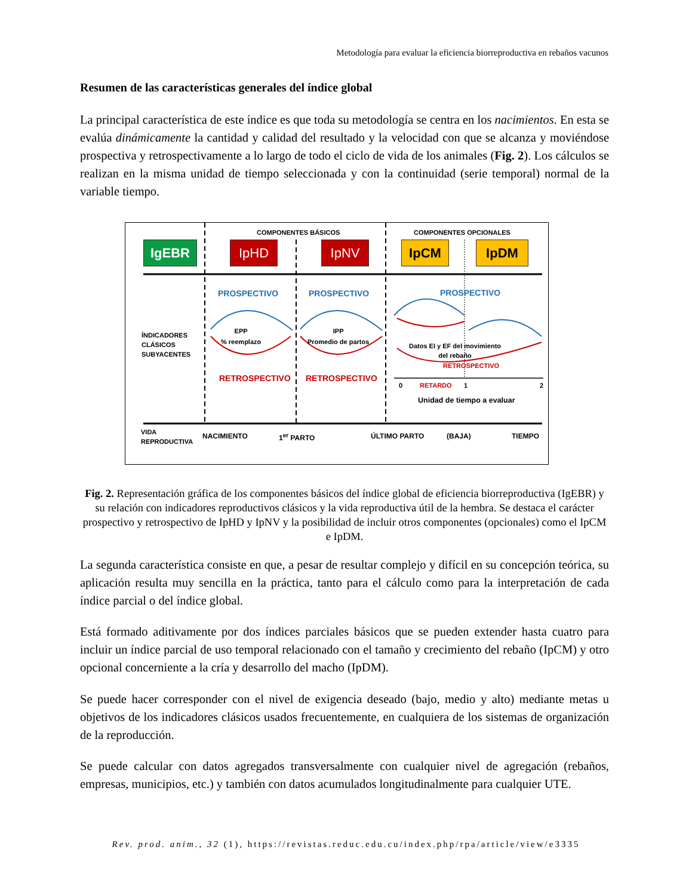Metodología para evaluar la eficiencia biorreproductiva en rebaños vacunos
Resumen de las características generales del índice global
La principal característica de este índice es que toda su metodología se centra en los nacimientos. En esta se evalúa dinámicamente la cantidad y calidad del resultado y la velocidad con que se alcanza y moviéndose prospectiva y retrospectivamente a lo largo de todo el ciclo de vida de los animales (Fig. 2). Los cálculos se realizan en la misma unidad de tiempo seleccionada y con la continuidad (serie temporal) normal de la variable tiempo.
COMPONENTES BÁSICOS COMPONENTES OPCIONALES
IgEBR IpHD IpNV IpCM IpDM
PROSPECTIVO PROSPECTIVO PROSPECTIVO
ÍNDICADORES
CLÁSICOS
SUBYACENTES
EPP
% reemplazo
IPP
Promedio de partos
Datos EI y EF del movimiento
del rebaño
RETROSPECTIVO
RETROSPECTIVO RETROSPECTIVO
0 RETARDO 1 2
Unidad de tiempo a evaluar
VIDA
REPRODUCTIVA
NACIMIENTO 1<sup>er</sup> PARTO ÚLTIMO PARTO (BAJA) TIEMPO
Fig. 2. Representación gráfica de los componentes básicos del índice global de eficiencia biorreproductiva (IgEBR) y su relación con indicadores reproductivos clásicos y la vida reproductiva útil de la hembra. Se destaca el carácter prospectivo y retrospectivo de IpHD y IpNV y la posibilidad de incluir otros componentes (opcionales) como el IpCM e IpDM.
La segunda característica consiste en que, a pesar de resultar complejo y difícil en su concepción teórica, su aplicación resulta muy sencilla en la práctica, tanto para el cálculo como para la interpretación de cada índice parcial o del índice global.
Está formado aditivamente por dos índices parciales básicos que se pueden extender hasta cuatro para incluir un índice parcial de uso temporal relacionado con el tamaño y crecimiento del rebaño (IpCM) y otro opcional concerniente a la cría y desarrollo del macho (IpDM).
Se puede hacer corresponder con el nivel de exigencia deseado (bajo, medio y alto) mediante metas u objetivos de los indicadores clásicos usados frecuentemente, en cualquiera de los sistemas de organización de la reproducción.
Se puede calcular con datos agregados transversalmente con cualquier nivel de agregación (rebaños, empresas, municipios, etc.) y también con datos acumulados longitudinalmente para cualquier UTE.
Rev. prod. anim., 32 (1), https://revistas.reduc.edu.cu/index.php/rpa/article/view/e3335